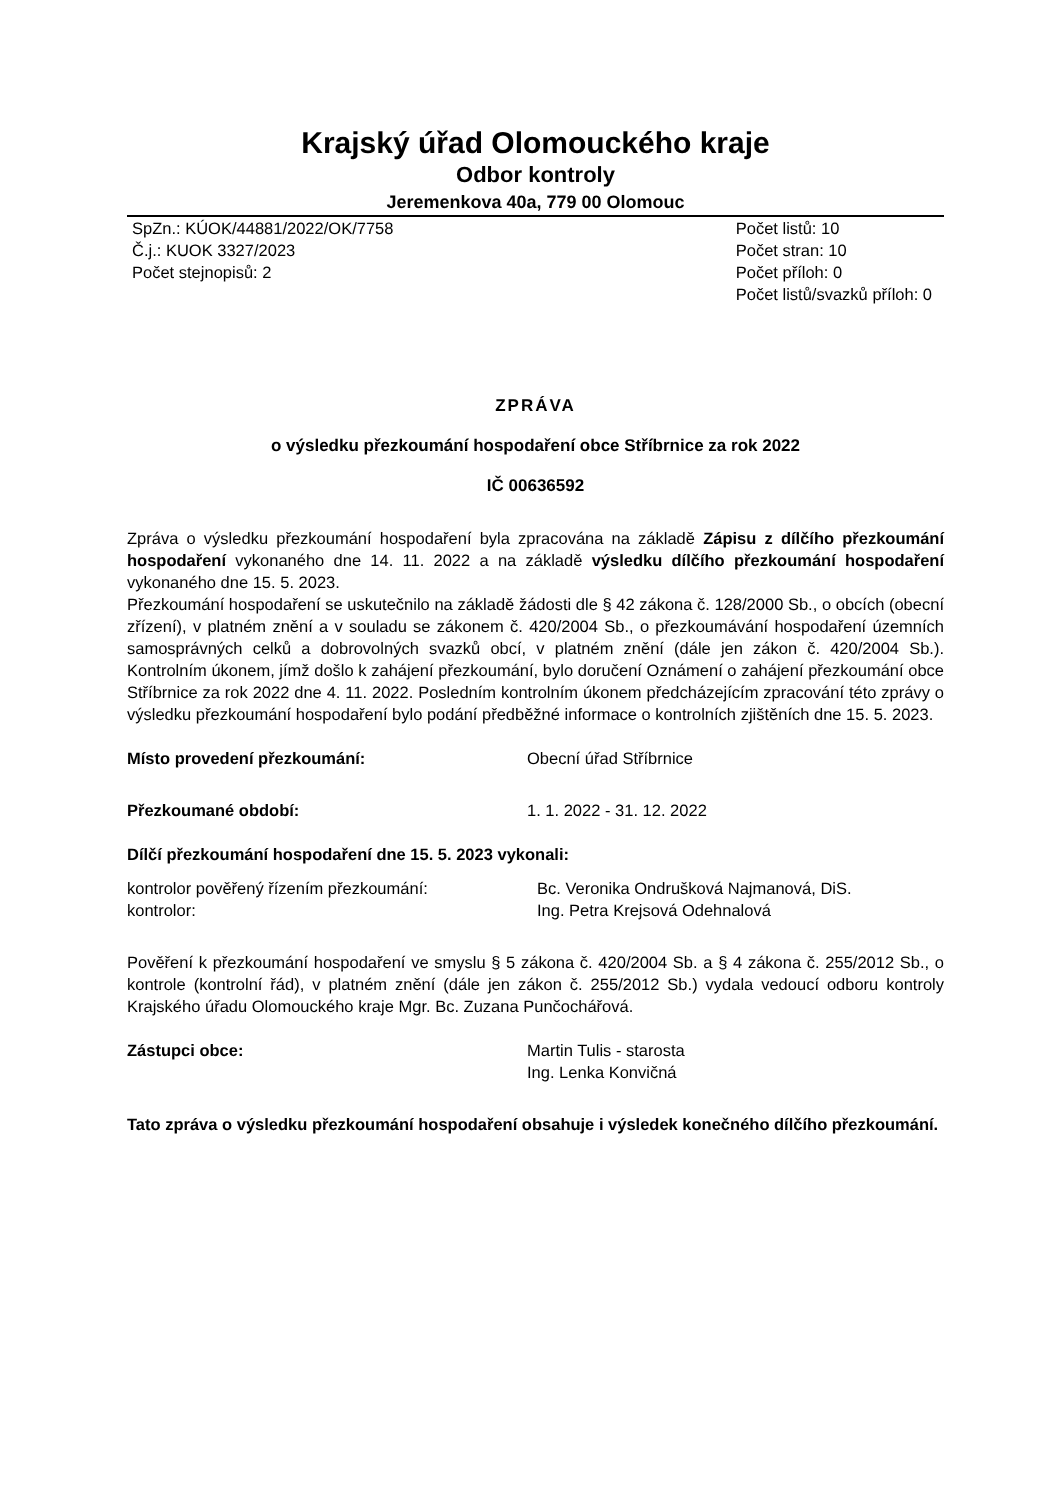Krajský úřad Olomouckého kraje
Odbor kontroly
Jeremenkova 40a, 779 00 Olomouc
SpZn.: KÚOK/44881/2022/OK/7758
Č.j.: KUOK 3327/2023
Počet stejnopisů: 2
Počet listů: 10
Počet stran: 10
Počet příloh: 0
Počet listů/svazků příloh: 0
ZPRÁVA
o výsledku přezkoumání hospodaření obce Stříbrnice za rok 2022
IČ 00636592
Zpráva o výsledku přezkoumání hospodaření byla zpracována na základě Zápisu z dílčího přezkoumání hospodaření vykonaného dne 14. 11. 2022 a na základě výsledku dílčího přezkoumání hospodaření vykonaného dne 15. 5. 2023.
Přezkoumání hospodaření se uskutečnilo na základě žádosti dle § 42 zákona č. 128/2000 Sb., o obcích (obecní zřízení), v platném znění a v souladu se zákonem č. 420/2004 Sb., o přezkoumávání hospodaření územních samosprávných celků a dobrovolných svazků obcí, v platném znění (dále jen zákon č. 420/2004 Sb.). Kontrolním úkonem, jímž došlo k zahájení přezkoumání, bylo doručení Oznámení o zahájení přezkoumání obce Stříbrnice za rok 2022 dne 4. 11. 2022. Posledním kontrolním úkonem předcházejícím zpracování této zprávy o výsledku přezkoumání hospodaření bylo podání předběžné informace o kontrolních zjištěních dne 15. 5. 2023.
Místo provedení přezkoumání: Obecní úřad Stříbrnice
Přezkoumané období: 1. 1. 2022 - 31. 12. 2022
Dílčí přezkoumání hospodaření dne 15. 5. 2023 vykonali:
kontrolor pověřený řízením přezkoumání: Bc. Veronika Ondrušková Najmanová, DiS.
kontrolor: Ing. Petra Krejsová Odehnalová
Pověření k přezkoumání hospodaření ve smyslu § 5 zákona č. 420/2004 Sb. a § 4 zákona č. 255/2012 Sb., o kontrole (kontrolní řád), v platném znění (dále jen zákon č. 255/2012 Sb.) vydala vedoucí odboru kontroly Krajského úřadu Olomouckého kraje Mgr. Bc. Zuzana Punčochářová.
Zástupci obce: Martin Tulis - starosta
Ing. Lenka Konvičná
Tato zpráva o výsledku přezkoumání hospodaření obsahuje i výsledek konečného dílčího přezkoumání.